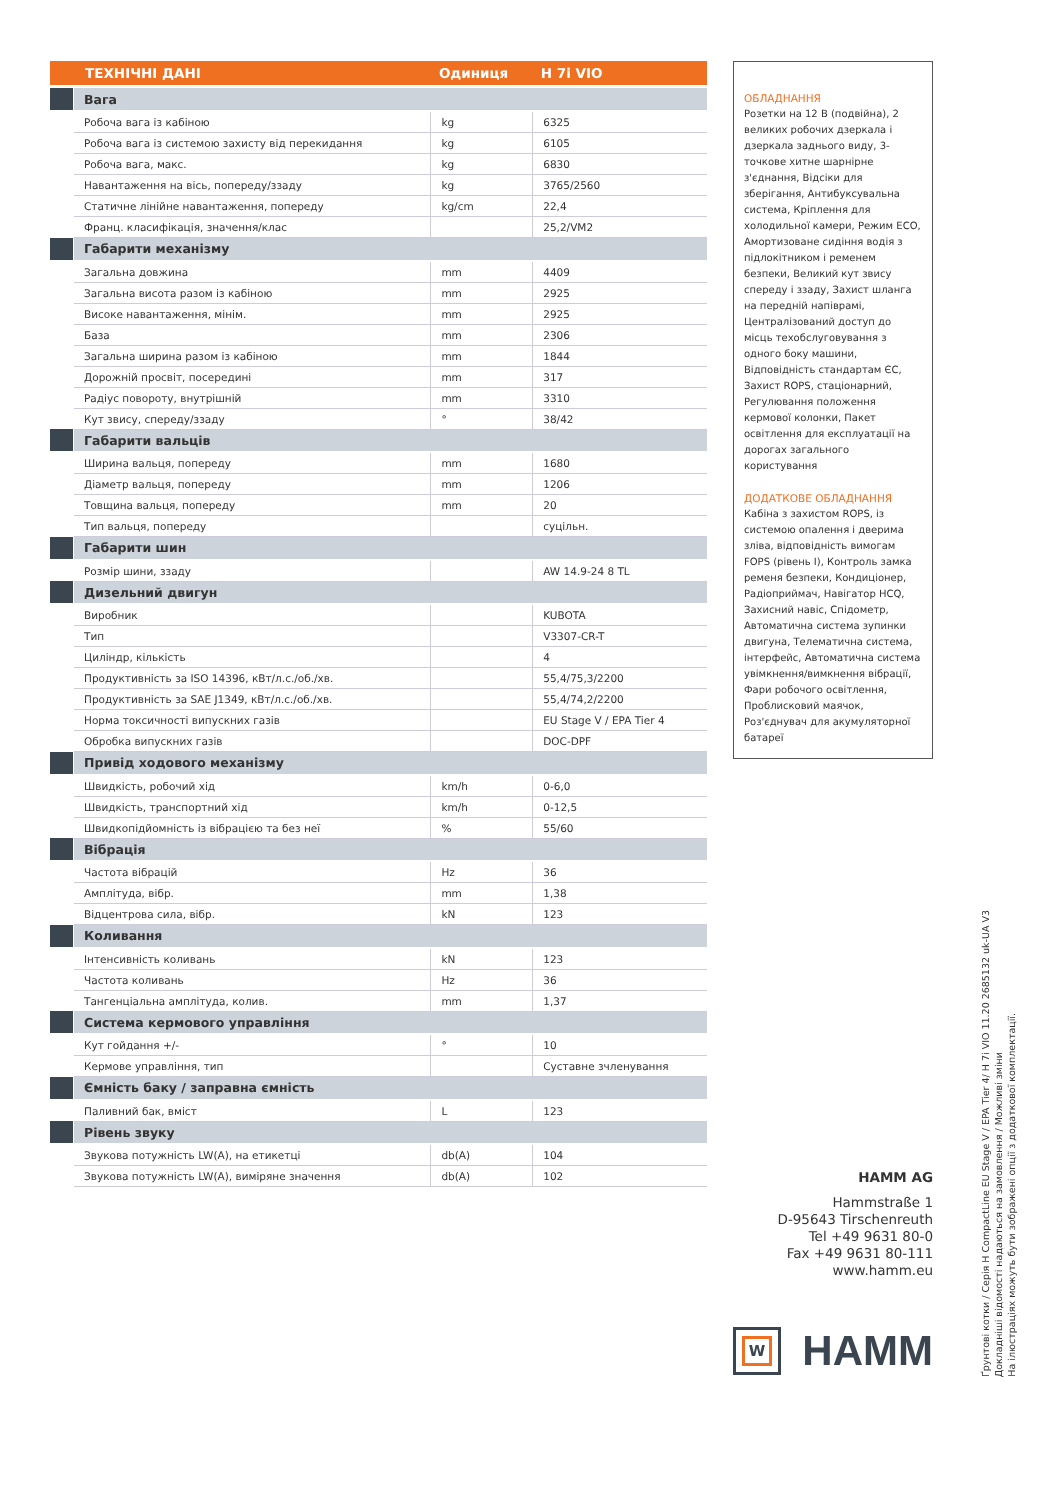| ТЕХНІЧНІ ДАНІ | | Одиниця | H 7i VIO |
| --- | --- | --- | --- |
| | Вага | | |
| | Робоча вага із кабіною | kg | 6325 |
| | Робоча вага із системою захисту від перекидання | kg | 6105 |
| | Робоча вага, макс. | kg | 6830 |
| | Навантаження на вісь, попереду/ззаду | kg | 3765/2560 |
| | Статичне лінійне навантаження, попереду | kg/cm | 22,4 |
| | Франц. класифікація, значення/клас | | 25,2/VM2 |
| | Габарити механізму | | |
| | Загальна довжина | mm | 4409 |
| | Загальна висота разом із кабіною | mm | 2925 |
| | Високе навантаження, мінім. | mm | 2925 |
| | База | mm | 2306 |
| | Загальна ширина разом із кабіною | mm | 1844 |
| | Дорожній просвіт, посередині | mm | 317 |
| | Радіус повороту, внутрішній | mm | 3310 |
| | Кут звису, спереду/ззаду | ° | 38/42 |
| | Габарити вальців | | |
| | Ширина вальця, попереду | mm | 1680 |
| | Діаметр вальця, попереду | mm | 1206 |
| | Товщина вальця, попереду | mm | 20 |
| | Тип вальця, попереду | | суцільн. |
| | Габарити шин | | |
| | Розмір шини, ззаду | | AW 14.9-24 8 TL |
| | Дизельний двигун | | |
| | Виробник | | KUBOTA |
| | Тип | | V3307-CR-T |
| | Циліндр, кількість | | 4 |
| | Продуктивність за ISO 14396, кВт/л.с./об./хв. | | 55,4/75,3/2200 |
| | Продуктивність за SAE J1349, кВт/л.с./об./хв. | | 55,4/74,2/2200 |
| | Норма токсичності випускних газів | | EU Stage V / EPA Tier 4 |
| | Обробка випускних газів | | DOC-DPF |
| | Привід ходового механізму | | |
| | Швидкість, робочий хід | km/h | 0-6,0 |
| | Швидкість, транспортний хід | km/h | 0-12,5 |
| | Швидкопідйомність із вібрацією та без неї | % | 55/60 |
| | Вібрація | | |
| | Частота вібрацій | Hz | 36 |
| | Амплітуда, вібр. | mm | 1,38 |
| | Відцентрова сила, вібр. | kN | 123 |
| | Коливання | | |
| | Інтенсивність коливань | kN | 123 |
| | Частота коливань | Hz | 36 |
| | Тангенціальна амплітуда, колив. | mm | 1,37 |
| | Система кермового управління | | |
| | Кут гойдання +/- | ° | 10 |
| | Кермове управління, тип | | Суставне зчленування |
| | Ємність баку / заправна ємність | | |
| | Паливний бак, вміст | L | 123 |
| | Рівень звуку | | |
| | Звукова потужність LW(A), на етикетці | db(A) | 104 |
| | Звукова потужність LW(A), виміряне значення | db(A) | 102 |
ОБЛАДНАННЯ
Розетки на 12 В (подвійна), 2 великих робочих дзеркала і дзеркала заднього виду, 3-точкове хитне шарнірне з'єднання, Відсіки для зберігання, Антибуксувальна система, Кріплення для холодильної камери, Режим ECO, Амортизоване сидіння водія з підлокітником і ременем безпеки, Великий кут звису спереду і ззаду, Захист шланга на передній напіврамі, Централізований доступ до місць техобслуговування з одного боку машини, Відповідність стандартам ЄС, Захист ROPS, стаціонарний, Регулювання положення кермової колонки, Пакет освітлення для експлуатації на дорогах загального користування
ДОДАТКОВЕ ОБЛАДНАННЯ
Кабіна з захистом ROPS, із системою опалення і дверима зліва, відповідність вимогам FOPS (рівень I), Контроль замка ременя безпеки, Кондиціонер, Радіоприймач, Навігатор HCQ, Захисний навіс, Спідометр, Автоматична система зупинки двигуна, Телематична система, інтерфейс, Автоматична система увімкнення/вимкнення вібрації, Фари робочого освітлення, Проблисковий маячок, Роз'єднувач для акумуляторної батареї
HAMM AG
Hammstraße 1
D-95643 Tirschenreuth
Tel +49 9631 80-0
Fax +49 9631 80-111
www.hamm.eu
W
HAMM
Ґрунтові котки / Серія H CompactLine EU Stage V / EPA Tier 4/ H 7i VIO 11.20 2685132 uk-UA V3
Докладніші відомості надаються на замовлення / Можливі зміни
На ілюстраціях можуть бути зображені опції з додаткової комплектації.